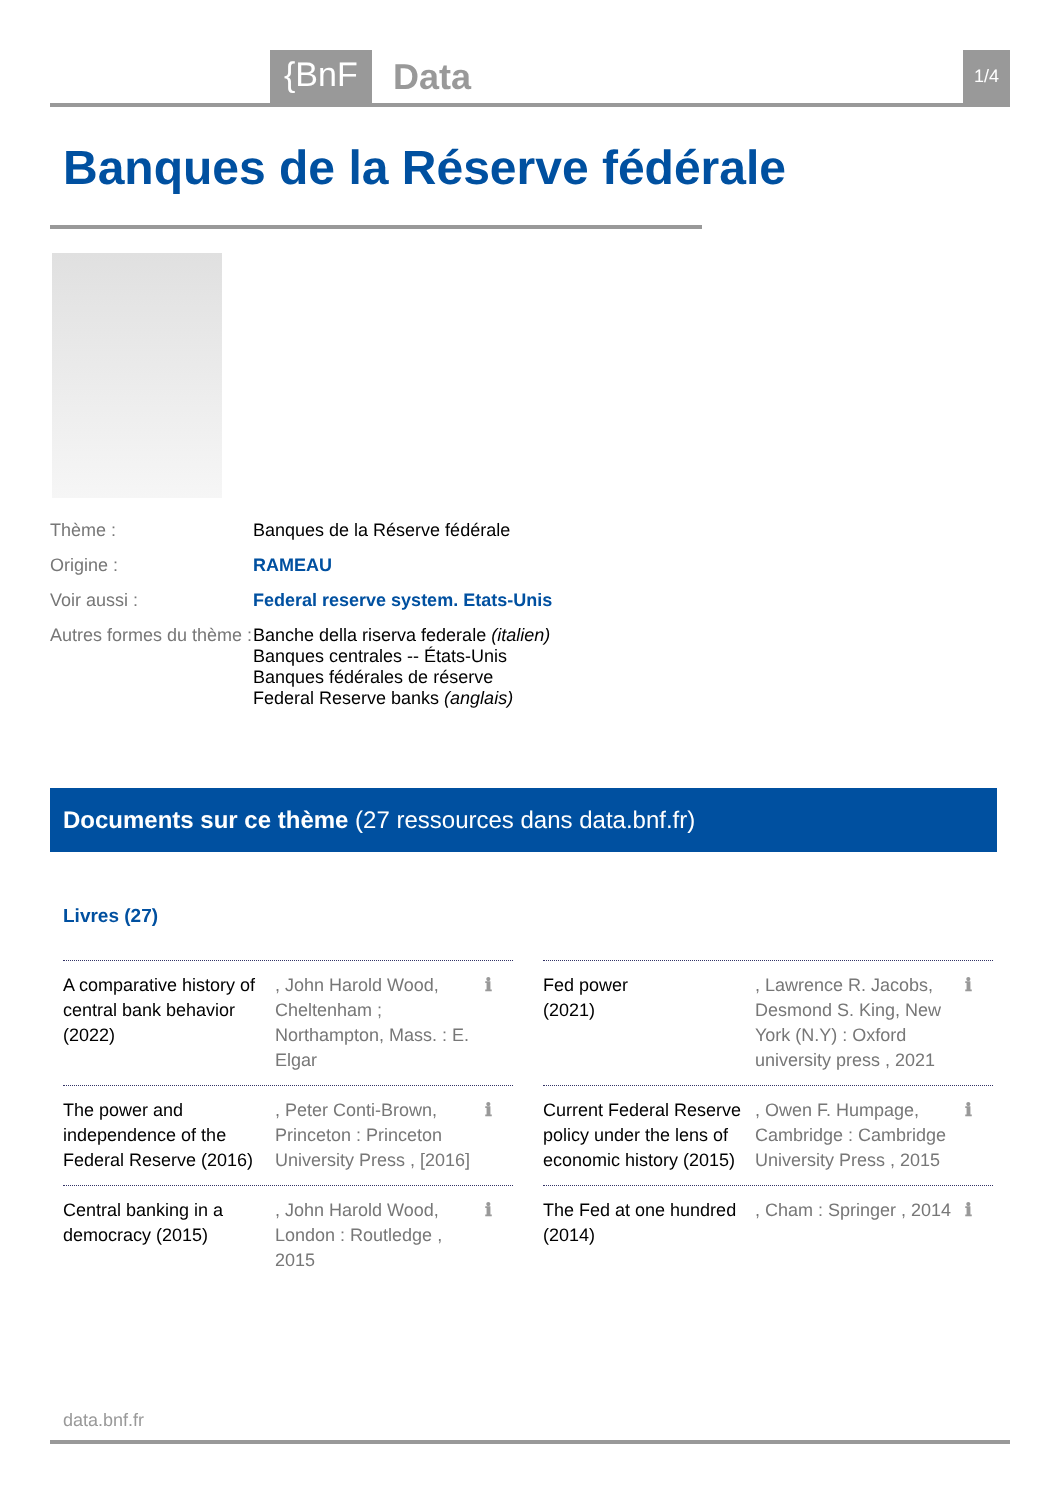{BnF Data 1/4
Banques de la Réserve fédérale
| Thème : | Banques de la Réserve fédérale |
| Origine : | RAMEAU |
| Voir aussi : | Federal reserve system. Etats-Unis |
| Autres formes du thème : | Banche della riserva federale (italien) Banques centrales -- États-Unis Banques fédérales de réserve Federal Reserve banks (anglais) |
Documents sur ce thème (27 ressources dans data.bnf.fr)
Livres (27)
A comparative history of central bank behavior (2022)
, John Harold Wood, Cheltenham ; Northampton, Mass. : E. Elgar
ℹ
Fed power
(2021)
, Lawrence R. Jacobs, Desmond S. King, New York (N.Y) : Oxford university press , 2021
ℹ
The power and independence of the Federal Reserve (2016)
, Peter Conti-Brown, Princeton : Princeton University Press , [2016]
ℹ
Current Federal Reserve policy under the lens of economic history (2015)
, Owen F. Humpage, Cambridge : Cambridge University Press , 2015
ℹ
Central banking in a democracy (2015)
, John Harold Wood, London : Routledge , 2015
ℹ
The Fed at one hundred (2014)
, Cham : Springer , 2014
ℹ
data.bnf.fr